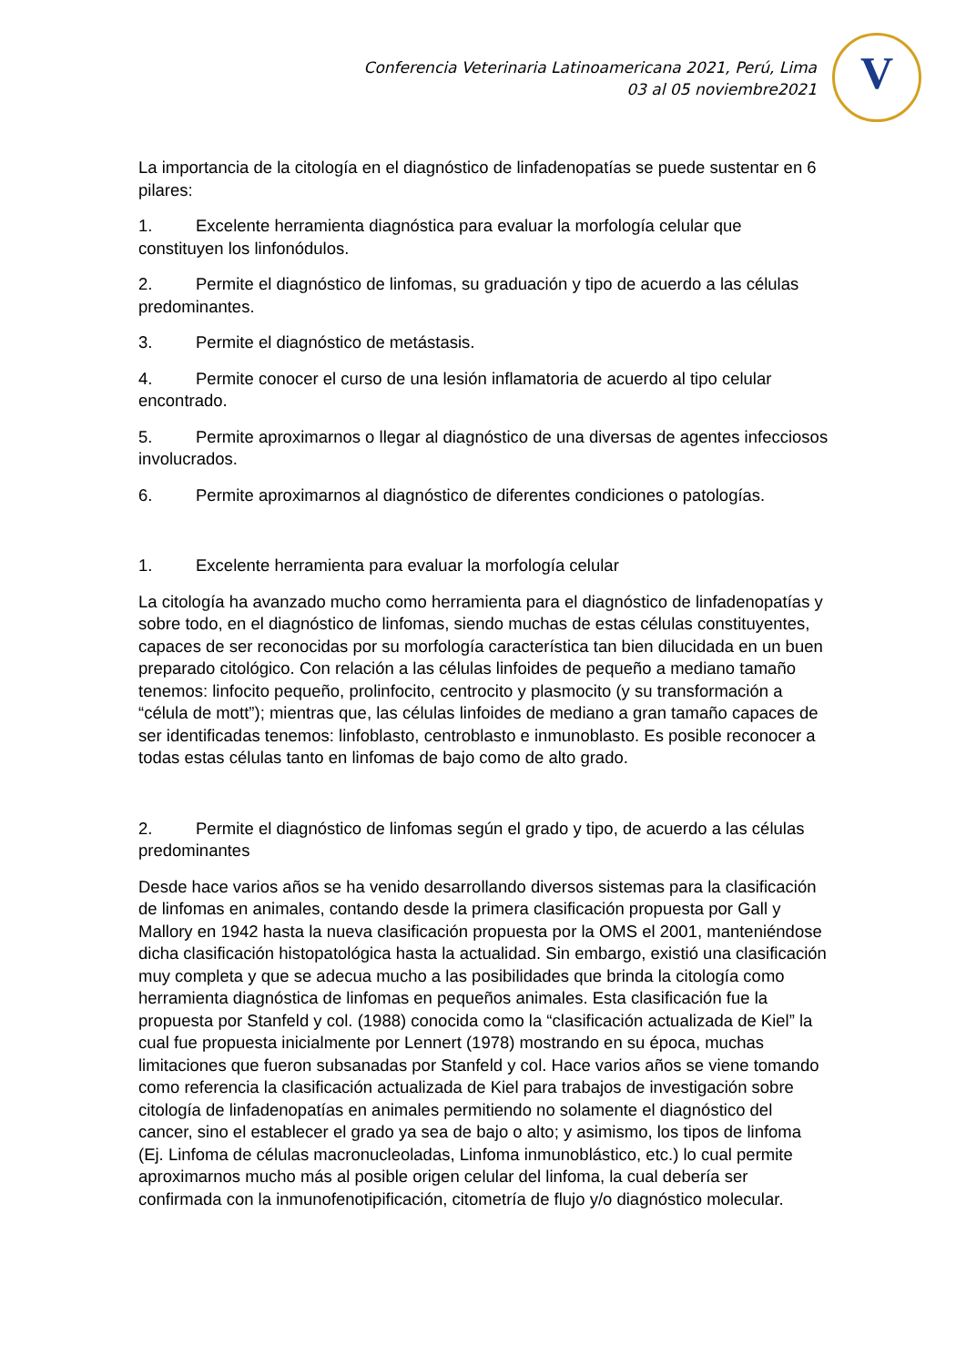Conferencia Veterinaria Latinoamericana 2021, Perú, Lima
03 al 05 noviembre2021
V
La importancia de la citología en el diagnóstico de linfadenopatías se puede sustentar en 6 pilares:
1. Excelente herramienta diagnóstica para evaluar la morfología celular que constituyen los linfonódulos.
2. Permite el diagnóstico de linfomas, su graduación y tipo de acuerdo a las células predominantes.
3. Permite el diagnóstico de metástasis.
4. Permite conocer el curso de una lesión inflamatoria de acuerdo al tipo celular encontrado.
5. Permite aproximarnos o llegar al diagnóstico de una diversas de agentes infecciosos involucrados.
6. Permite aproximarnos al diagnóstico de diferentes condiciones o patologías.
1. Excelente herramienta para evaluar la morfología celular
La citología ha avanzado mucho como herramienta para el diagnóstico de linfadenopatías y sobre todo, en el diagnóstico de linfomas, siendo muchas de estas células constituyentes, capaces de ser reconocidas por su morfología característica tan bien dilucidada en un buen preparado citológico. Con relación a las células linfoides de pequeño a mediano tamaño tenemos: linfocito pequeño, prolinfocito, centrocito y plasmocito (y su transformación a “célula de mott”); mientras que, las células linfoides de mediano a gran tamaño capaces de ser identificadas tenemos: linfoblasto, centroblasto e inmunoblasto. Es posible reconocer a todas estas células tanto en linfomas de bajo como de alto grado.
2. Permite el diagnóstico de linfomas según el grado y tipo, de acuerdo a las células predominantes
Desde hace varios años se ha venido desarrollando diversos sistemas para la clasificación de linfomas en animales, contando desde la primera clasificación propuesta por Gall y Mallory en 1942 hasta la nueva clasificación propuesta por la OMS el 2001, manteniéndose dicha clasificación histopatológica hasta la actualidad. Sin embargo, existió una clasificación muy completa y que se adecua mucho a las posibilidades que brinda la citología como herramienta diagnóstica de linfomas en pequeños animales. Esta clasificación fue la propuesta por Stanfeld y col. (1988) conocida como la “clasificación actualizada de Kiel” la cual fue propuesta inicialmente por Lennert (1978) mostrando en su época, muchas limitaciones que fueron subsanadas por Stanfeld y col. Hace varios años se viene tomando como referencia la clasificación actualizada de Kiel para trabajos de investigación sobre citología de linfadenopatías en animales permitiendo no solamente el diagnóstico del cancer, sino el establecer el grado ya sea de bajo o alto; y asimismo, los tipos de linfoma (Ej. Linfoma de células macronucleoladas, Linfoma inmunoblástico, etc.) lo cual permite aproximarnos mucho más al posible origen celular del linfoma, la cual debería ser confirmada con la inmunofenotipificación, citometría de flujo y/o diagnóstico molecular.